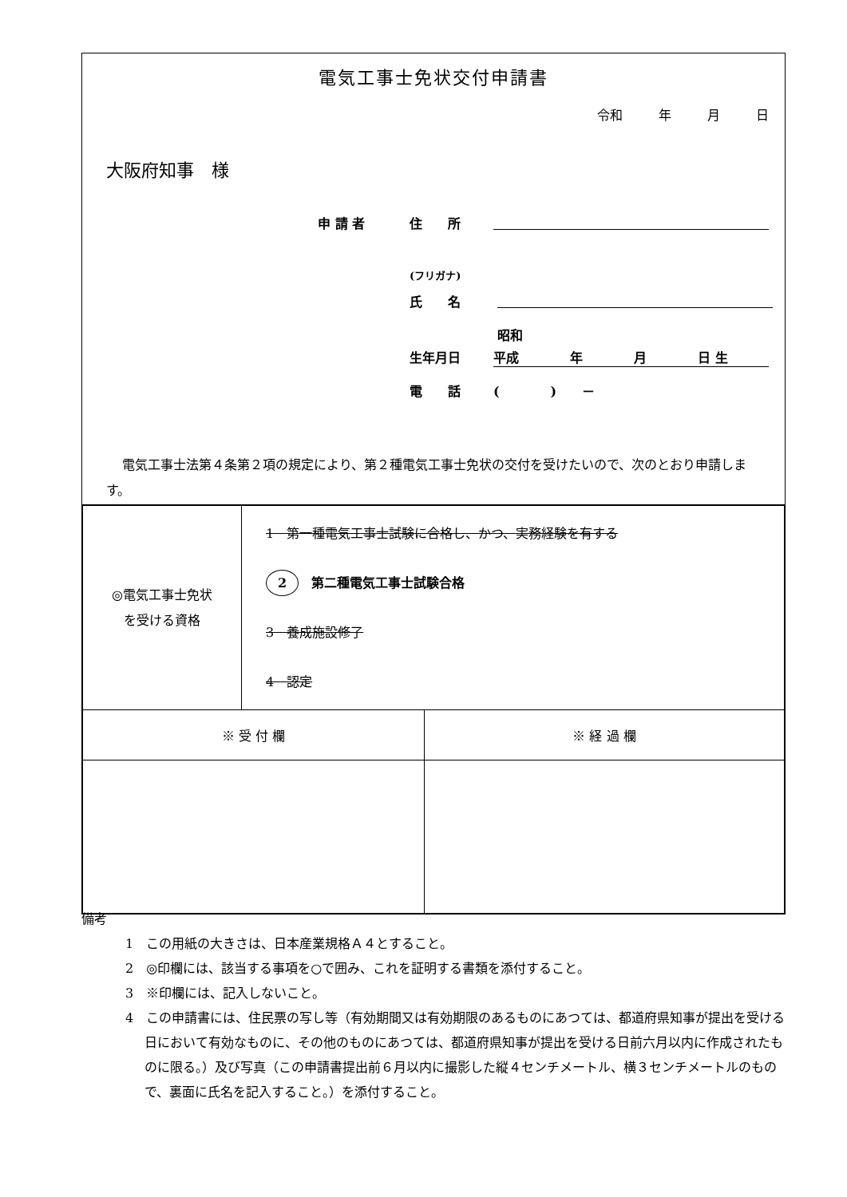電気工事士免状交付申請書
令和 年 月 日
大阪府知事　様
申 請 者 住　　所
(フリガナ)
氏　　名
昭和
生年月日 平成　　　　年　　　　月　　　　日 生
電　　話 (　　　　)　　－
電気工事士法第４条第２項の規定により、第２種電気工事士免状の交付を受けたいので、次のとおり申請します。
| ◎電気工事士免状 を受ける資格 | 1 第一種電気工事士試験に合格し、かつ、実務経験を有する 2 第二種電気工事士試験合格 3 養成施設修了 4 認定 |
| ※ 受 付 欄 | ※ 経 過 欄 |
備考
1　この用紙の大きさは、日本産業規格Ａ４とすること。
2　◎印欄には、該当する事項を○で囲み、これを証明する書類を添付すること。
3　※印欄には、記入しないこと。
4　この申請書には、住民票の写し等（有効期間又は有効期限のあるものにあつては、都道府県知事が提出を受ける日において有効なものに、その他のものにあつては、都道府県知事が提出を受ける日前六月以内に作成されたものに限る。）及び写真（この申請書提出前６月以内に撮影した縦４センチメートル、横３センチメートルのもので、裏面に氏名を記入すること。）を添付すること。